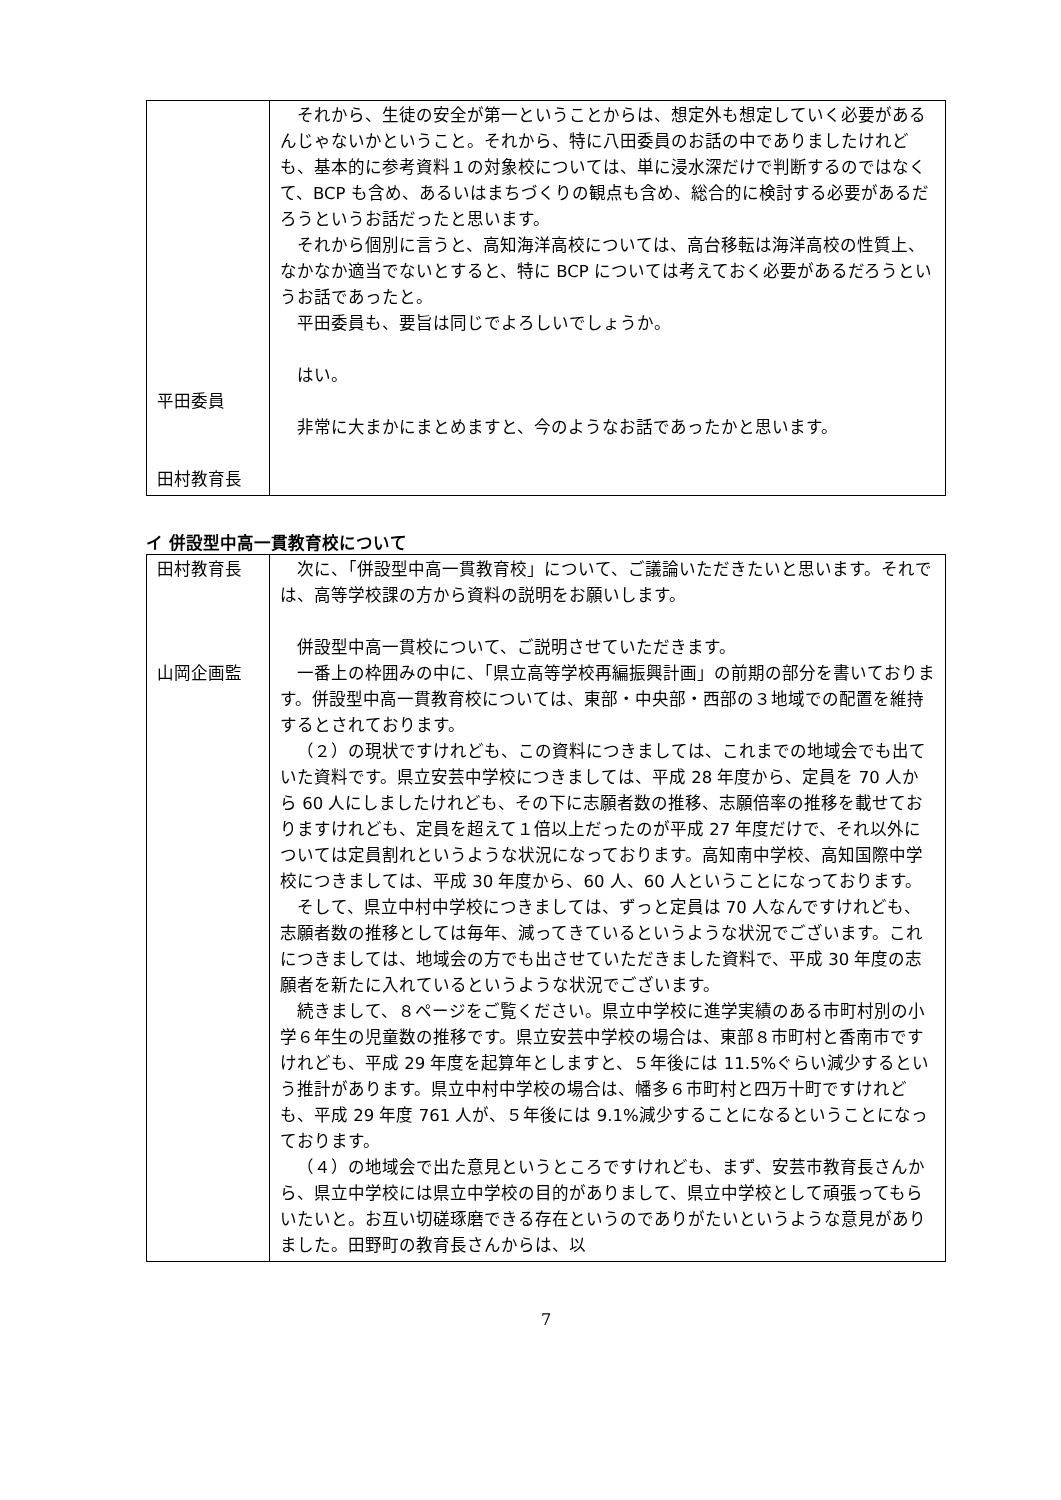| 平田委員 田村教育長 | それから、生徒の安全が第一ということからは、想定外も想定していく必要があるんじゃないかということ。それから、特に八田委員のお話の中でありましたけれども、基本的に参考資料１の対象校については、単に浸水深だけで判断するのではなくて、BCP も含め、あるいはまちづくりの観点も含め、総合的に検討する必要があるだろうというお話だったと思います。 それから個別に言うと、高知海洋高校については、高台移転は海洋高校の性質上、なかなか適当でないとすると、特に BCP については考えておく必要があるだろうというお話であったと。 平田委員も、要旨は同じでよろしいでしょうか。 はい。 非常に大まかにまとめますと、今のようなお話であったかと思います。 |
イ 併設型中高一貫教育校について
| 田村教育長 山岡企画監 | 次に、「併設型中高一貫教育校」について、ご議論いただきたいと思います。それでは、高等学校課の方から資料の説明をお願いします。 併設型中高一貫校について、ご説明させていただきます。 一番上の枠囲みの中に、「県立高等学校再編振興計画」の前期の部分を書いております。併設型中高一貫教育校については、東部・中央部・西部の３地域での配置を維持するとされております。 （２）の現状ですけれども、この資料につきましては、これまでの地域会でも出ていた資料です。県立安芸中学校につきましては、平成 28 年度から、定員を 70 人から 60 人にしましたけれども、その下に志願者数の推移、志願倍率の推移を載せておりますけれども、定員を超えて１倍以上だったのが平成 27 年度だけで、それ以外については定員割れというような状況になっております。高知南中学校、高知国際中学校につきましては、平成 30 年度から、60 人、60 人ということになっております。 そして、県立中村中学校につきましては、ずっと定員は 70 人なんですけれども、志願者数の推移としては毎年、減ってきているというような状況でございます。これにつきましては、地域会の方でも出させていただきました資料で、平成 30 年度の志願者を新たに入れているというような状況でございます。 続きまして、８ページをご覧ください。県立中学校に進学実績のある市町村別の小学６年生の児童数の推移です。県立安芸中学校の場合は、東部８市町村と香南市ですけれども、平成 29 年度を起算年としますと、５年後には 11.5%ぐらい減少するという推計があります。県立中村中学校の場合は、幡多６市町村と四万十町ですけれども、平成 29 年度 761 人が、５年後には 9.1%減少することになるということになっております。 （４）の地域会で出た意見というところですけれども、まず、安芸市教育長さんから、県立中学校には県立中学校の目的がありまして、県立中学校として頑張ってもらいたいと。お互い切磋琢磨できる存在というのでありがたいというような意見がありました。田野町の教育長さんからは、以 |
7